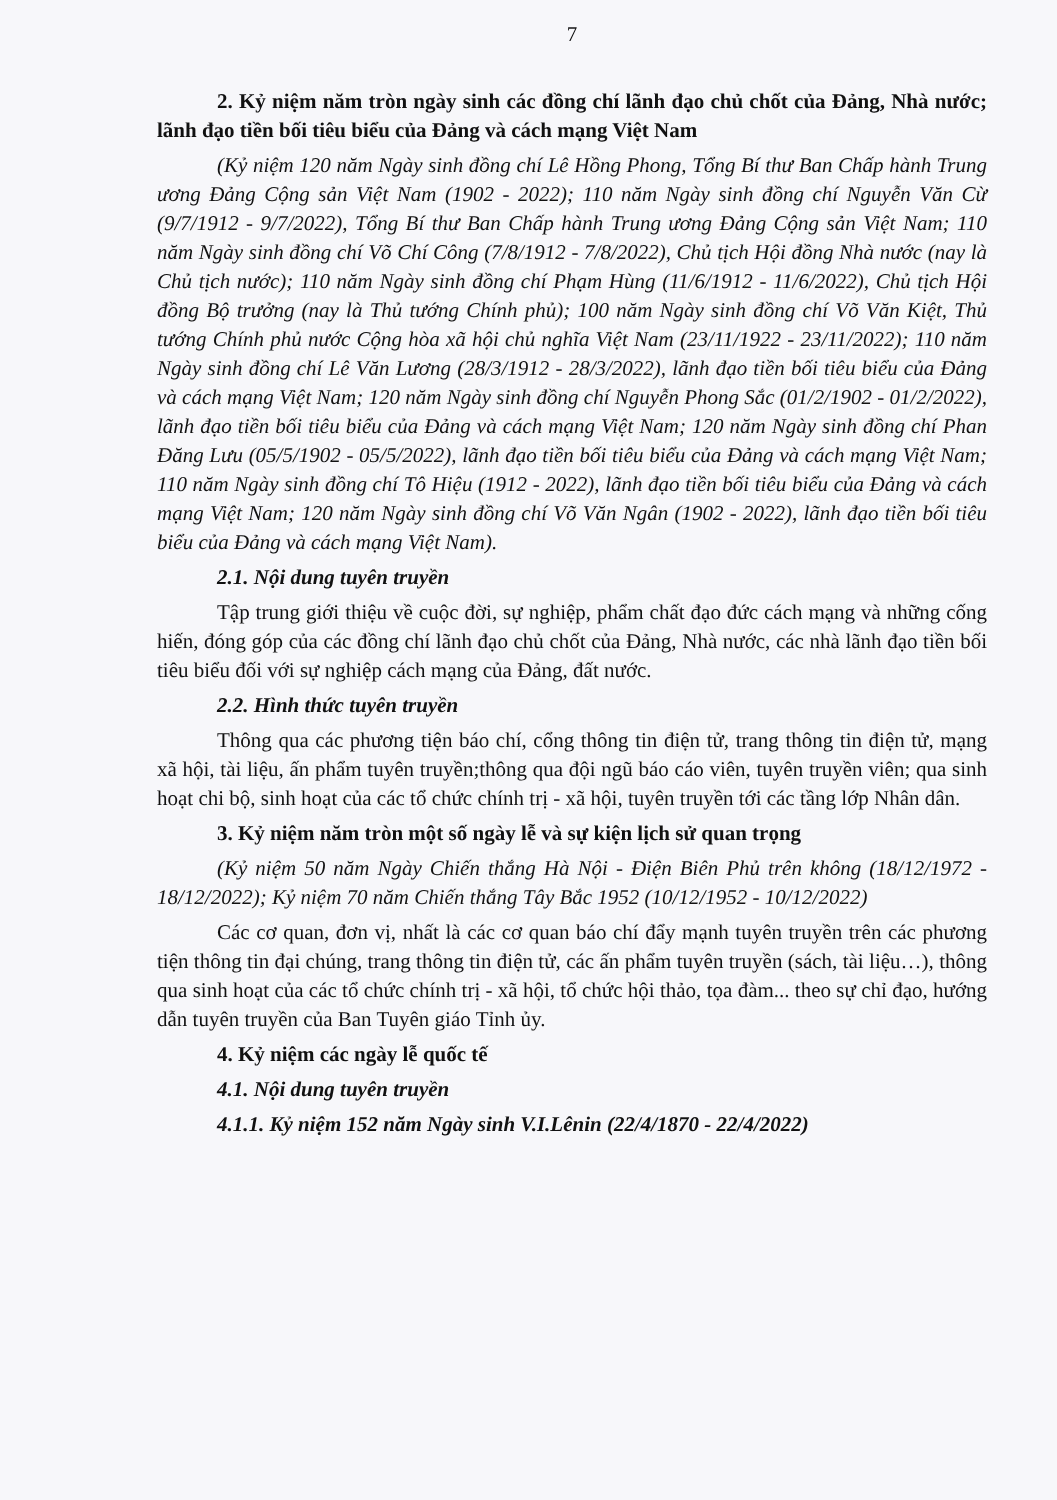7
2. Kỷ niệm năm tròn ngày sinh các đồng chí lãnh đạo chủ chốt của Đảng, Nhà nước; lãnh đạo tiền bối tiêu biểu của Đảng và cách mạng Việt Nam
(Kỷ niệm 120 năm Ngày sinh đồng chí Lê Hồng Phong, Tổng Bí thư Ban Chấp hành Trung ương Đảng Cộng sản Việt Nam (1902 - 2022); 110 năm Ngày sinh đồng chí Nguyễn Văn Cừ (9/7/1912 - 9/7/2022), Tổng Bí thư Ban Chấp hành Trung ương Đảng Cộng sản Việt Nam; 110 năm Ngày sinh đồng chí Võ Chí Công (7/8/1912 - 7/8/2022), Chủ tịch Hội đồng Nhà nước (nay là Chủ tịch nước); 110 năm Ngày sinh đồng chí Phạm Hùng (11/6/1912 - 11/6/2022), Chủ tịch Hội đồng Bộ trưởng (nay là Thủ tướng Chính phủ); 100 năm Ngày sinh đồng chí Võ Văn Kiệt, Thủ tướng Chính phủ nước Cộng hòa xã hội chủ nghĩa Việt Nam (23/11/1922 - 23/11/2022); 110 năm Ngày sinh đồng chí Lê Văn Lương (28/3/1912 - 28/3/2022), lãnh đạo tiền bối tiêu biểu của Đảng và cách mạng Việt Nam; 120 năm Ngày sinh đồng chí Nguyễn Phong Sắc (01/2/1902 - 01/2/2022), lãnh đạo tiền bối tiêu biểu của Đảng và cách mạng Việt Nam; 120 năm Ngày sinh đồng chí Phan Đăng Lưu (05/5/1902 - 05/5/2022), lãnh đạo tiền bối tiêu biểu của Đảng và cách mạng Việt Nam; 110 năm Ngày sinh đồng chí Tô Hiệu (1912 - 2022), lãnh đạo tiền bối tiêu biểu của Đảng và cách mạng Việt Nam; 120 năm Ngày sinh đồng chí Võ Văn Ngân (1902 - 2022), lãnh đạo tiền bối tiêu biểu của Đảng và cách mạng Việt Nam).
2.1. Nội dung tuyên truyền
Tập trung giới thiệu về cuộc đời, sự nghiệp, phẩm chất đạo đức cách mạng và những cống hiến, đóng góp của các đồng chí lãnh đạo chủ chốt của Đảng, Nhà nước, các nhà lãnh đạo tiền bối tiêu biểu đối với sự nghiệp cách mạng của Đảng, đất nước.
2.2. Hình thức tuyên truyền
Thông qua các phương tiện báo chí, cổng thông tin điện tử, trang thông tin điện tử, mạng xã hội, tài liệu, ấn phẩm tuyên truyền;thông qua đội ngũ báo cáo viên, tuyên truyền viên; qua sinh hoạt chi bộ, sinh hoạt của các tổ chức chính trị - xã hội, tuyên truyền tới các tầng lớp Nhân dân.
3. Kỷ niệm năm tròn một số ngày lễ và sự kiện lịch sử quan trọng
(Kỷ niệm 50 năm Ngày Chiến thắng Hà Nội - Điện Biên Phủ trên không (18/12/1972 - 18/12/2022); Kỷ niệm 70 năm Chiến thắng Tây Bắc 1952 (10/12/1952 - 10/12/2022)
Các cơ quan, đơn vị, nhất là các cơ quan báo chí đẩy mạnh tuyên truyền trên các phương tiện thông tin đại chúng, trang thông tin điện tử, các ấn phẩm tuyên truyền (sách, tài liệu…), thông qua sinh hoạt của các tổ chức chính trị - xã hội, tổ chức hội thảo, tọa đàm... theo sự chỉ đạo, hướng dẫn tuyên truyền của Ban Tuyên giáo Tỉnh ủy.
4. Kỷ niệm các ngày lễ quốc tế
4.1. Nội dung tuyên truyền
4.1.1. Kỷ niệm 152 năm Ngày sinh V.I.Lênin (22/4/1870 - 22/4/2022)